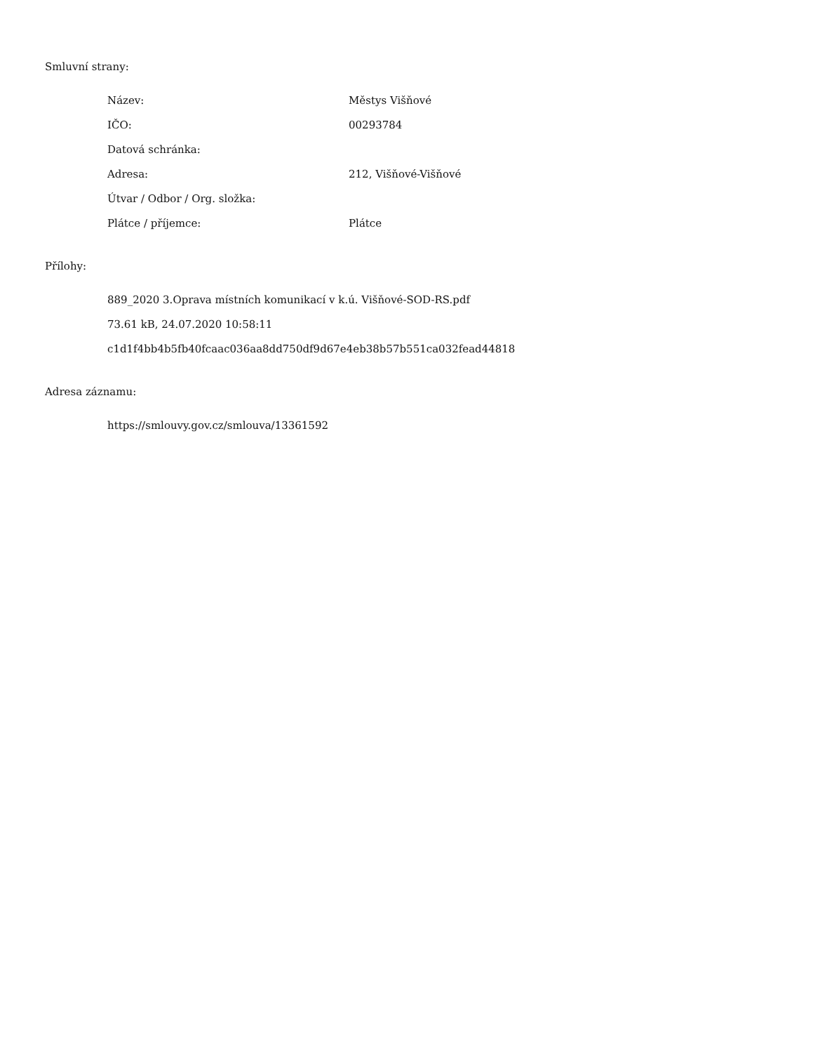Smluvní strany:
| Název: | Městys Višňové |
| IČO: | 00293784 |
| Datová schránka: | |
| Adresa: | 212, Višňové-Višňové |
| Útvar / Odbor / Org. složka: | |
| Plátce / příjemce: | Plátce |
Přílohy:
889_2020 3.Oprava místních komunikací v k.ú. Višňové-SOD-RS.pdf
73.61 kB, 24.07.2020 10:58:11
c1d1f4bb4b5fb40fcaac036aa8dd750df9d67e4eb38b57b551ca032fead44818
Adresa záznamu:
https://smlouvy.gov.cz/smlouva/13361592